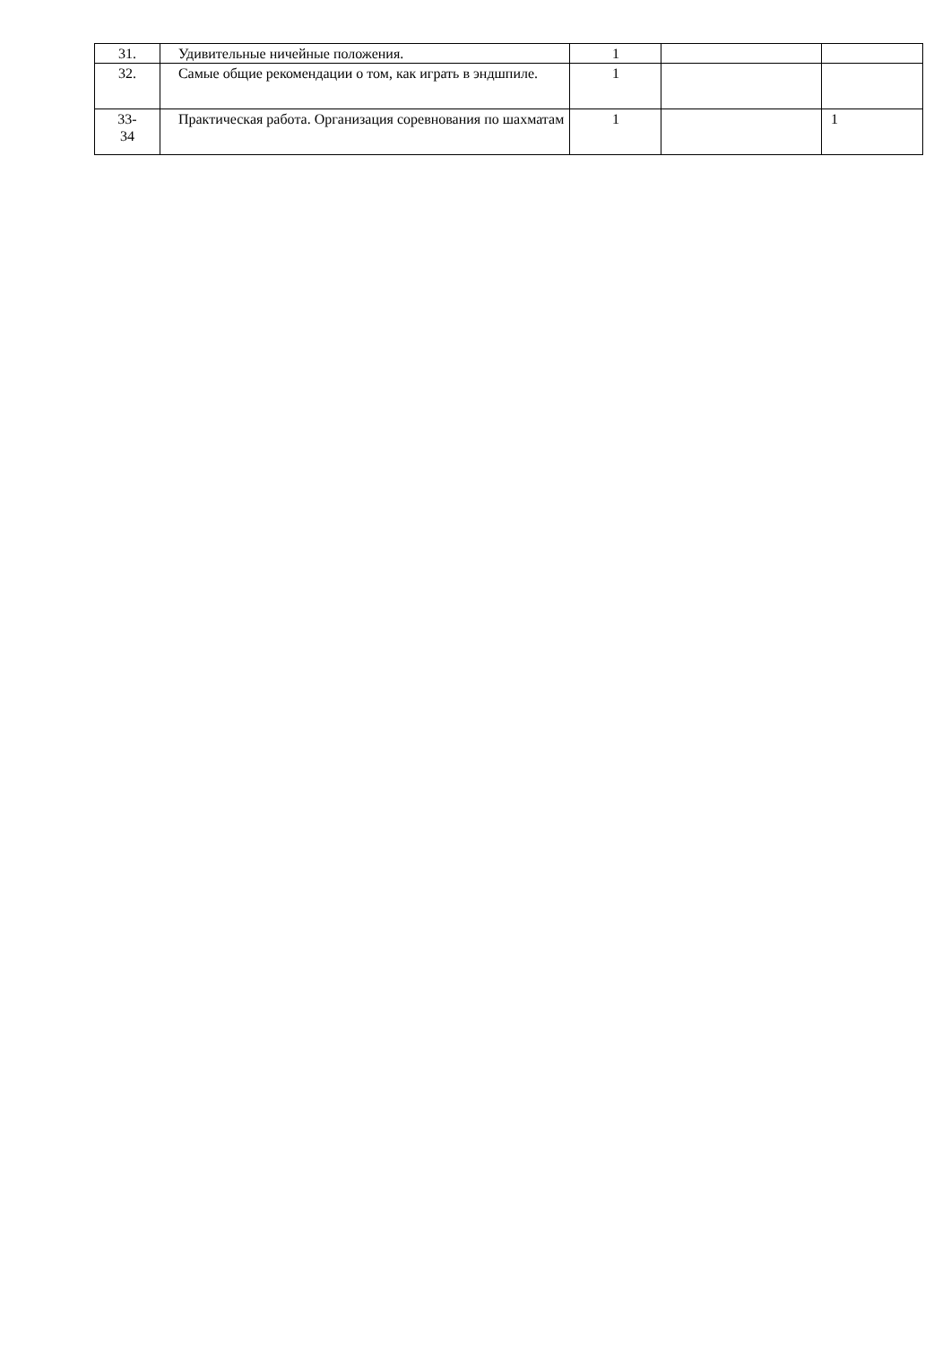| 31. | Удивительные ничейные положения. | 1 | | |
| 32. | Самые общие рекомендации о том, как играть в эндшпиле. | 1 | | |
| 33- 34 | Практическая работа. Организация соревнования по шахматам | 1 | | 1 |